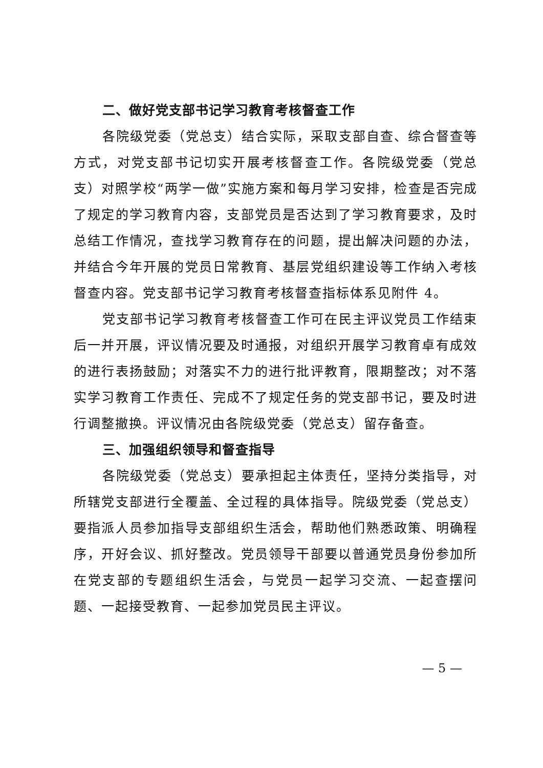二、做好党支部书记学习教育考核督查工作
各院级党委（党总支）结合实际，采取支部自查、综合督查等方式，对党支部书记切实开展考核督查工作。各院级党委（党总支）对照学校“两学一做”实施方案和每月学习安排，检查是否完成了规定的学习教育内容，支部党员是否达到了学习教育要求，及时总结工作情况，查找学习教育存在的问题，提出解决问题的办法，并结合今年开展的党员日常教育、基层党组织建设等工作纳入考核督查内容。党支部书记学习教育考核督查指标体系见附件 4。
党支部书记学习教育考核督查工作可在民主评议党员工作结束后一并开展，评议情况要及时通报，对组织开展学习教育卓有成效的进行表扬鼓励；对落实不力的进行批评教育，限期整改；对不落实学习教育工作责任、完成不了规定任务的党支部书记，要及时进行调整撤换。评议情况由各院级党委（党总支）留存备查。
三、加强组织领导和督查指导
各院级党委（党总支）要承担起主体责任，坚持分类指导，对所辖党支部进行全覆盖、全过程的具体指导。院级党委（党总支）要指派人员参加指导支部组织生活会，帮助他们熟悉政策、明确程序，开好会议、抓好整改。党员领导干部要以普通党员身份参加所在党支部的专题组织生活会，与党员一起学习交流、一起查摆问题、一起接受教育、一起参加党员民主评议。
— 5 —